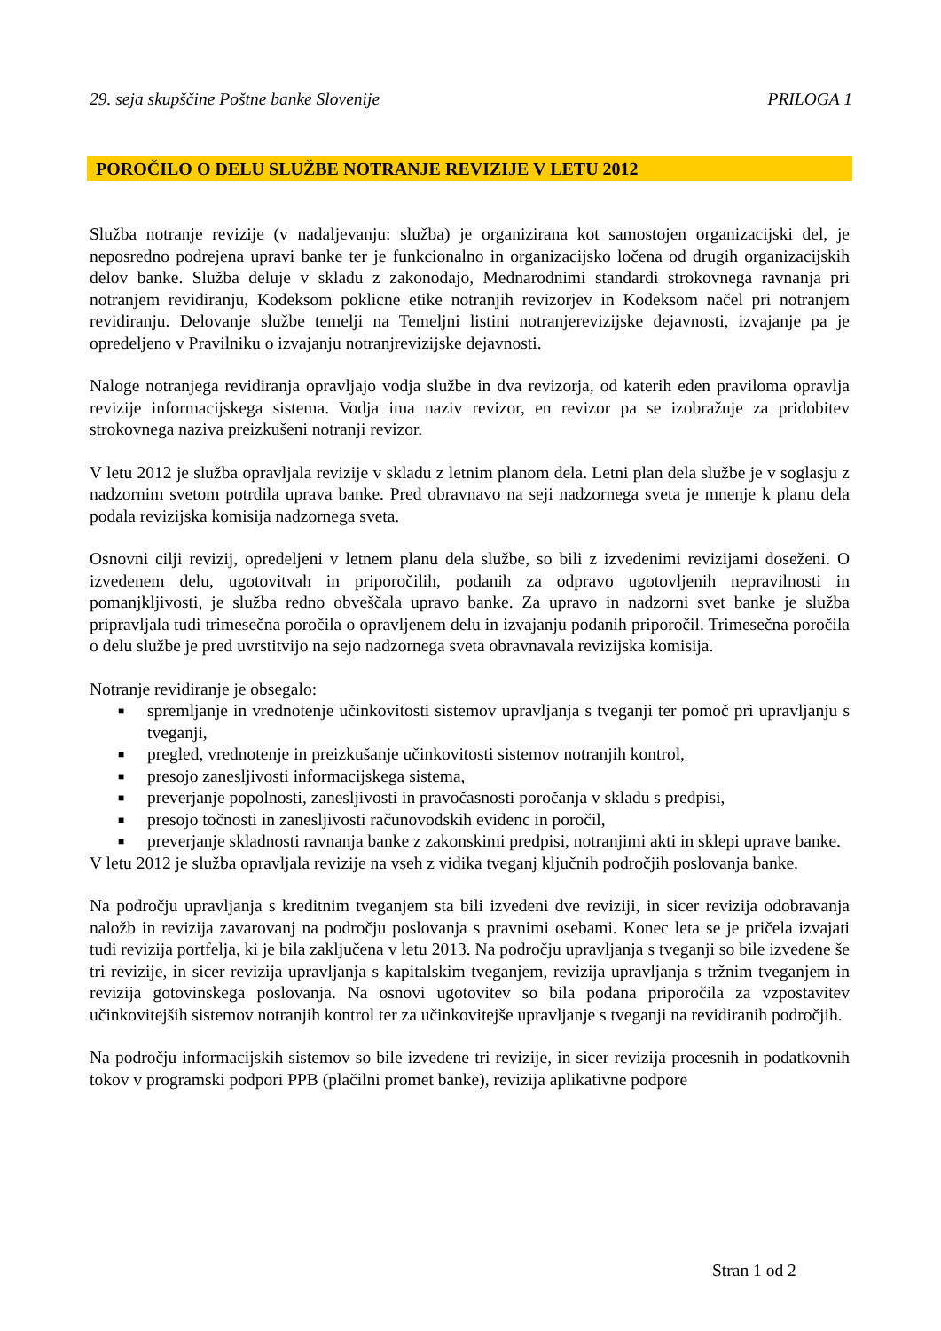29. seja skupščine Poštne banke Slovenije PRILOGA 1
POROČILO O DELU SLUŽBE NOTRANJE REVIZIJE V LETU 2012
Služba notranje revizije (v nadaljevanju: služba) je organizirana kot samostojen organizacijski del, je neposredno podrejena upravi banke ter je funkcionalno in organizacijsko ločena od drugih organizacijskih delov banke. Služba deluje v skladu z zakonodajo, Mednarodnimi standardi strokovnega ravnanja pri notranjem revidiranju, Kodeksom poklicne etike notranjih revizorjev in Kodeksom načel pri notranjem revidiranju. Delovanje službe temelji na Temeljni listini notranjerevizijske dejavnosti, izvajanje pa je opredeljeno v Pravilniku o izvajanju notranjrevizijske dejavnosti.
Naloge notranjega revidiranja opravljajo vodja službe in dva revizorja, od katerih eden praviloma opravlja revizije informacijskega sistema. Vodja ima naziv revizor, en revizor pa se izobražuje za pridobitev strokovnega naziva preizkušeni notranji revizor.
V letu 2012 je služba opravljala revizije v skladu z letnim planom dela. Letni plan dela službe je v soglasju z nadzornim svetom potrdila uprava banke. Pred obravnavo na seji nadzornega sveta je mnenje k planu dela podala revizijska komisija nadzornega sveta.
Osnovni cilji revizij, opredeljeni v letnem planu dela službe, so bili z izvedenimi revizijami doseženi. O izvedenem delu, ugotovitvah in priporočilih, podanih za odpravo ugotovljenih nepravilnosti in pomanjkljivosti, je služba redno obveščala upravo banke. Za upravo in nadzorni svet banke je služba pripravljala tudi trimesečna poročila o opravljenem delu in izvajanju podanih priporočil. Trimesečna poročila o delu službe je pred uvrstitvijo na sejo nadzornega sveta obravnavala revizijska komisija.
Notranje revidiranje je obsegalo:
■ spremljanje in vrednotenje učinkovitosti sistemov upravljanja s tveganji ter pomoč pri upravljanju s tveganji,
■ pregled, vrednotenje in preizkušanje učinkovitosti sistemov notranjih kontrol,
■ presojo zanesljivosti informacijskega sistema,
■ preverjanje popolnosti, zanesljivosti in pravočasnosti poročanja v skladu s predpisi,
■ presojo točnosti in zanesljivosti računovodskih evidenc in poročil,
■ preverjanje skladnosti ravnanja banke z zakonskimi predpisi, notranjimi akti in sklepi uprave banke.
V letu 2012 je služba opravljala revizije na vseh z vidika tveganj ključnih področjih poslovanja banke.
Na področju upravljanja s kreditnim tveganjem sta bili izvedeni dve reviziji, in sicer revizija odobravanja naložb in revizija zavarovanj na področju poslovanja s pravnimi osebami. Konec leta se je pričela izvajati tudi revizija portfelja, ki je bila zaključena v letu 2013. Na področju upravljanja s tveganji so bile izvedene še tri revizije, in sicer revizija upravljanja s kapitalskim tveganjem, revizija upravljanja s tržnim tveganjem in revizija gotovinskega poslovanja. Na osnovi ugotovitev so bila podana priporočila za vzpostavitev učinkovitejših sistemov notranjih kontrol ter za učinkovitejše upravljanje s tveganji na revidiranih področjih.
Na področju informacijskih sistemov so bile izvedene tri revizije, in sicer revizija procesnih in podatkovnih tokov v programski podpori PPB (plačilni promet banke), revizija aplikativne podpore
Stran 1 od 2